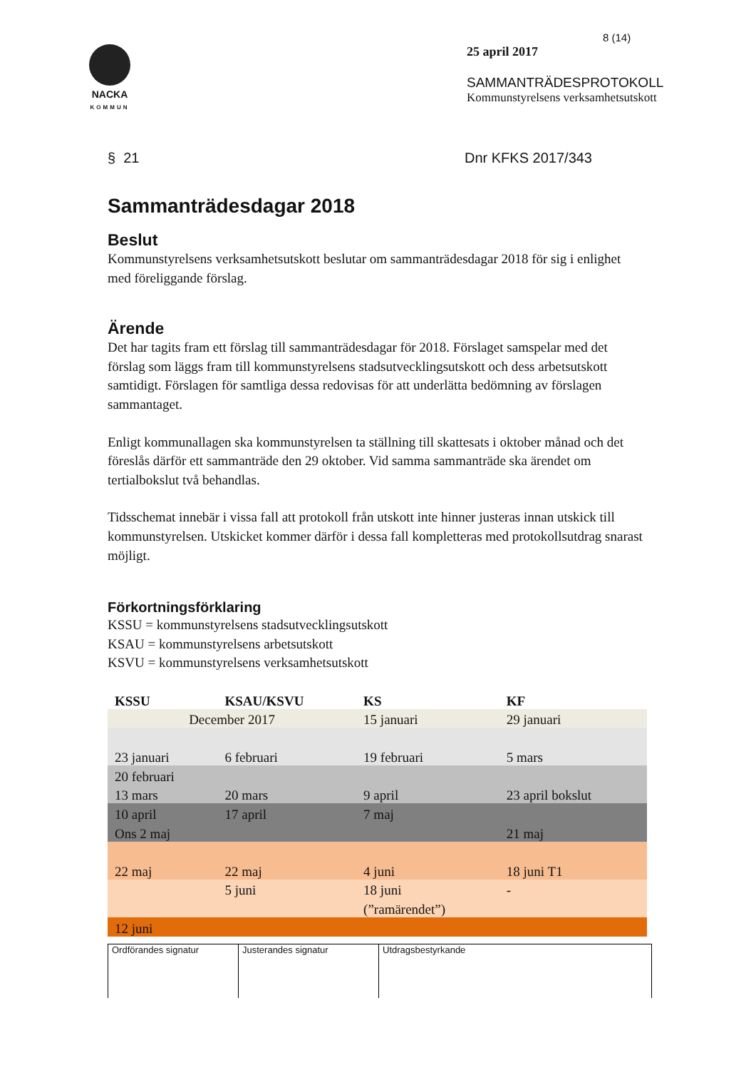8 (14)
NACKA
KOMMUN
25 april 2017
SAMMANTRÄDESPROTOKOLL
Kommunstyrelsens verksamhetsutskott
§ 21 Dnr KFKS 2017/343
Sammanträdesdagar 2018
Beslut
Kommunstyrelsens verksamhetsutskott beslutar om sammanträdesdagar 2018 för sig i enlighet med föreliggande förslag.
Ärende
Det har tagits fram ett förslag till sammanträdesdagar för 2018. Förslaget samspelar med det förslag som läggs fram till kommunstyrelsens stadsutvecklingsutskott och dess arbetsutskott samtidigt. Förslagen för samtliga dessa redovisas för att underlätta bedömning av förslagen sammantaget.
Enligt kommunallagen ska kommunstyrelsen ta ställning till skattesats i oktober månad och det föreslås därför ett sammanträde den 29 oktober. Vid samma sammanträde ska ärendet om tertialbokslut två behandlas.
Tidsschemat innebär i vissa fall att protokoll från utskott inte hinner justeras innan utskick till kommunstyrelsen. Utskicket kommer därför i dessa fall kompletteras med protokollsutdrag snarast möjligt.
Förkortningsförklaring
KSSU = kommunstyrelsens stadsutvecklingsutskott
KSAU = kommunstyrelsens arbetsutskott
KSVU = kommunstyrelsens verksamhetsutskott
| KSSU | KSAU/KSVU | KS | KF |
| --- | --- | --- | --- |
| December 2017 | | 15 januari | 29 januari |
| 23 januari | 6 februari | 19 februari | 5 mars |
| 20 februari | | | |
| 13 mars | 20 mars | 9 april | 23 april bokslut |
| 10 april | 17 april | 7 maj | |
| Ons 2 maj | | | 21 maj |
| 22 maj | 22 maj | 4 juni | 18 juni T1 |
| | 5 juni | 18 juni | - |
| | | (”ramärendet”) | |
| 12 juni | | | |
Ordförandes signatur Justerandes signatur Utdragsbestyrkande